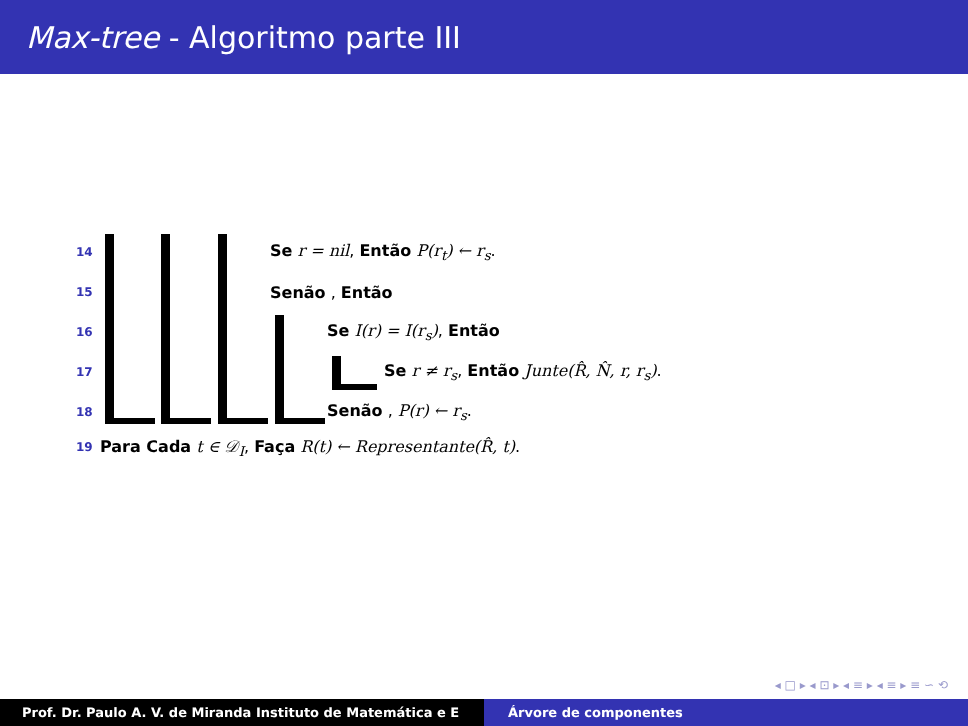Max-tree - Algoritmo parte III
14 Se r = nil, Então P(r<sub>t</sub>) ← r<sub>s</sub>.
15 Senão , Então
16 Se I(r) = I(r<sub>s</sub>), Então
17 Se r ≠ r<sub>s</sub>, Então Junte(R̂, N̂, r, r<sub>s</sub>).
18 Senão , P(r) ← r<sub>s</sub>.
19 Para Cada t ∈ 𝒟<sub>I</sub>, Faça R(t) ← Representante(R̂, t).
◂ □ ▸ ◂ ⊡ ▸ ◂ ≡ ▸ ◂ ≡ ▸ ≡ ∽ ⟲
Prof. Dr. Paulo A. V. de Miranda Instituto de Matemática e E Árvore de componentes